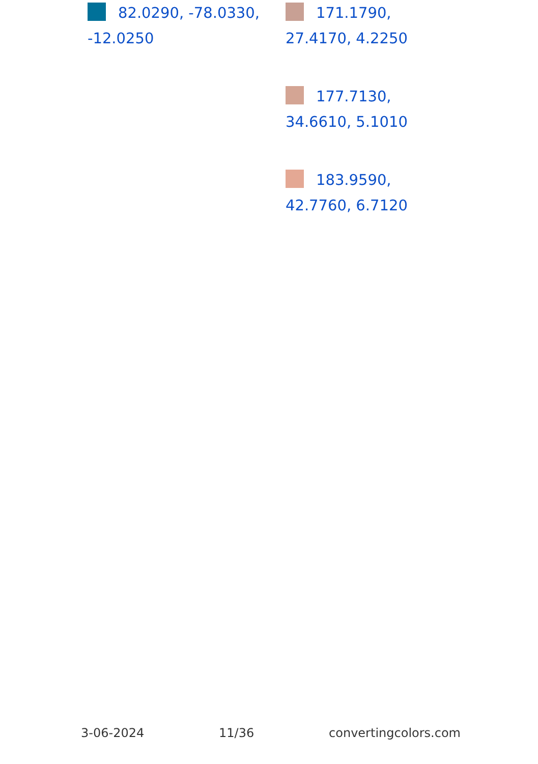82.0290, -78.0330, -12.0250 171.1790, 27.4170, 4.2250
177.7130, 34.6610, 5.1010
183.9590, 42.7760, 6.7120
3-06-2024 11/36 convertingcolors.com